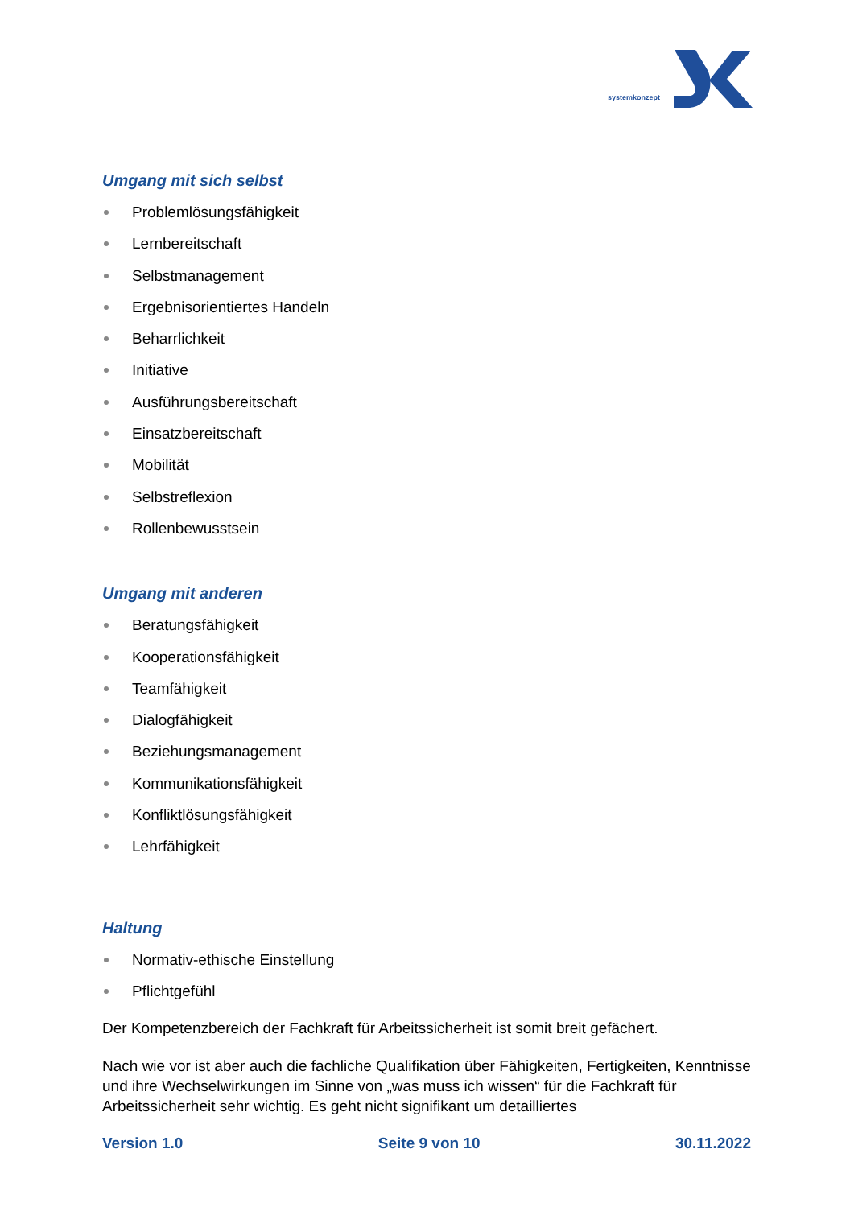systemkonzept
Umgang mit sich selbst
Problemlösungsfähigkeit
Lernbereitschaft
Selbstmanagement
Ergebnisorientiertes Handeln
Beharrlichkeit
Initiative
Ausführungsbereitschaft
Einsatzbereitschaft
Mobilität
Selbstreflexion
Rollenbewusstsein
Umgang mit anderen
Beratungsfähigkeit
Kooperationsfähigkeit
Teamfähigkeit
Dialogfähigkeit
Beziehungsmanagement
Kommunikationsfähigkeit
Konfliktlösungsfähigkeit
Lehrfähigkeit
Haltung
Normativ-ethische Einstellung
Pflichtgefühl
Der Kompetenzbereich der Fachkraft für Arbeitssicherheit ist somit breit gefächert.
Nach wie vor ist aber auch die fachliche Qualifikation über Fähigkeiten, Fertigkeiten, Kenntnisse und ihre Wechselwirkungen im Sinne von „was muss ich wissen“ für die Fachkraft für Arbeitssicherheit sehr wichtig. Es geht nicht signifikant um detailliertes
Version 1.0 Seite 9 von 10 30.11.2022